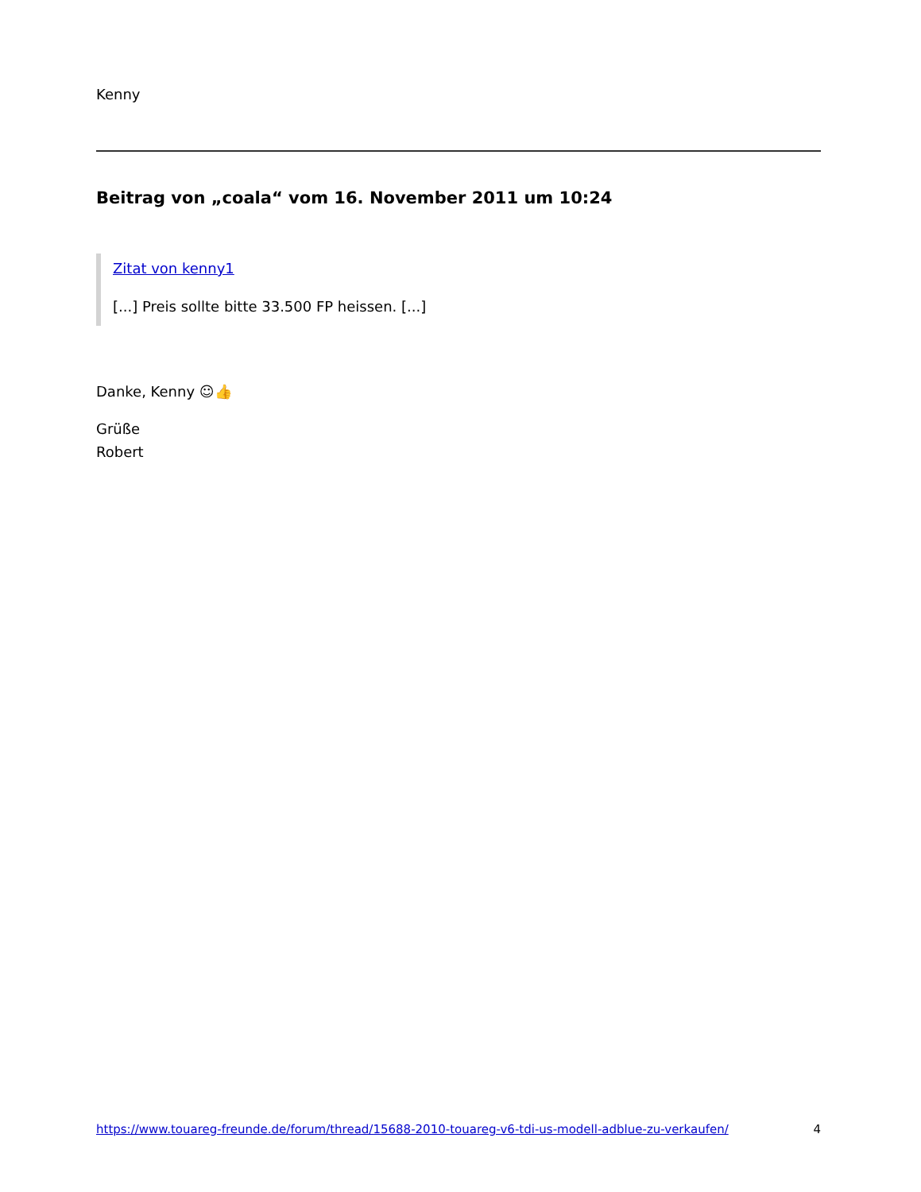Kenny
Beitrag von „coala“ vom 16. November 2011 um 10:24
Zitat von kenny1
[...] Preis sollte bitte 33.500 FP heissen. [...]
Danke, Kenny ☺👍
Grüße
Robert
https://www.touareg-freunde.de/forum/thread/15688-2010-touareg-v6-tdi-us-modell-adblue-zu-verkaufen/ 4